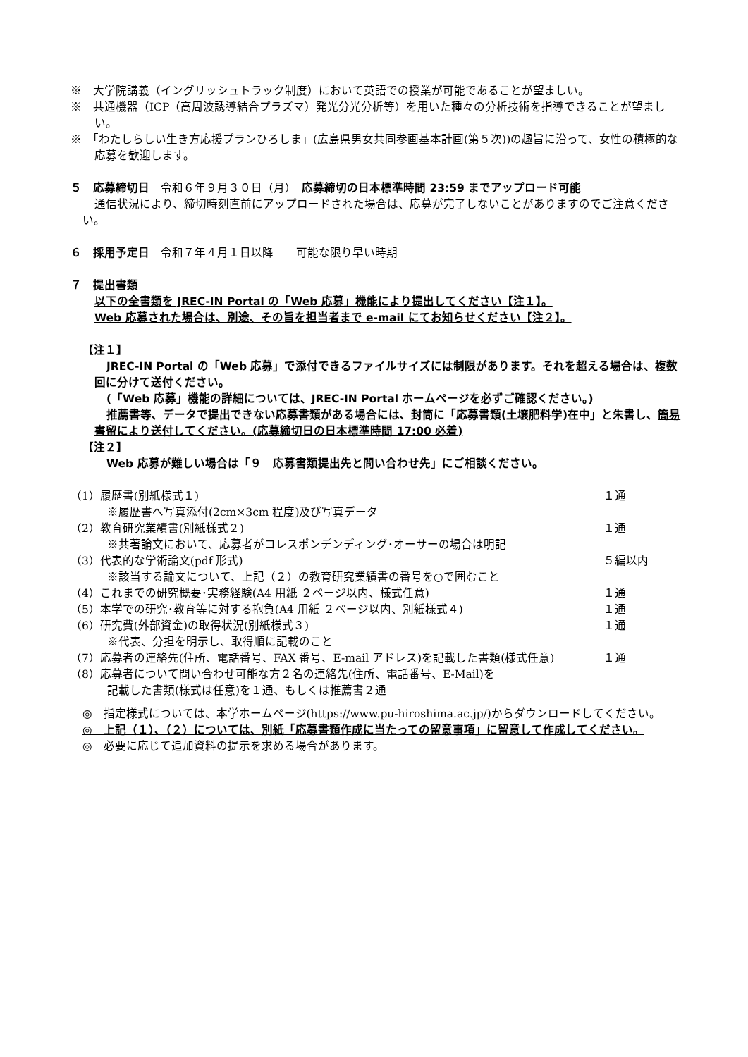※　大学院講義（イングリッシュトラック制度）において英語での授業が可能であることが望ましい。
※　共通機器（ICP（高周波誘導結合プラズマ）発光分光分析等）を用いた種々の分析技術を指導できることが望ましい。
※　「わたしらしい生き方応援プランひろしま」(広島県男女共同参画基本計画(第５次))の趣旨に沿って、女性の積極的な応募を歓迎します。
５　応募締切日　令和６年９月３０日（月）　応募締切の日本標準時間 23:59 までアップロード可能
通信状況により、締切時刻直前にアップロードされた場合は、応募が完了しないことがありますのでご注意ください。
６　採用予定日　令和７年４月１日以降　　可能な限り早い時期
７　提出書類
以下の全書類を JREC-IN Portal の「Web 応募」機能により提出してください【注１】。
Web 応募された場合は、別途、その旨を担当者まで e-mail にてお知らせください【注２】。
【注１】
JREC-IN Portal の「Web 応募」で添付できるファイルサイズには制限があります。それを超える場合は、複数回に分けて送付ください。
(「Web 応募」機能の詳細については、JREC-IN Portal ホームページを必ずご確認ください。)
推薦書等、データで提出できない応募書類がある場合には、封筒に「応募書類(土壌肥料学)在中」と朱書し、簡易書留により送付してください。(応募締切日の日本標準時間 17:00 必着)
【注２】
Web 応募が難しい場合は「９　応募書類提出先と問い合わせ先」にご相談ください。
（1）履歴書(別紙様式１) １通
※履歴書へ写真添付(2cm×3cm 程度)及び写真データ
（2）教育研究業績書(別紙様式２) １通
※共著論文において、応募者がコレスポンデンディング･オーサーの場合は明記
（3）代表的な学術論文(pdf 形式) ５編以内
※該当する論文について、上記（２）の教育研究業績書の番号を○で囲むこと
（4）これまでの研究概要･実務経験(A4 用紙 ２ページ以内、様式任意) １通
（5）本学での研究･教育等に対する抱負(A4 用紙 ２ページ以内、別紙様式４) １通
（6）研究費(外部資金)の取得状況(別紙様式３) １通
※代表、分担を明示し、取得順に記載のこと
（7）応募者の連絡先(住所、電話番号、FAX 番号、E-mail アドレス)を記載した書類(様式任意) １通
（8）応募者について問い合わせ可能な方２名の連絡先(住所、電話番号、E-Mail)を
記載した書類(様式は任意)を１通、もしくは推薦書２通
◎　指定様式については、本学ホームページ(https://www.pu-hiroshima.ac.jp/)からダウンロードしてください。
◎　上記（１）、（２）については、別紙「応募書類作成に当たっての留意事項」に留意して作成してください。
◎　必要に応じて追加資料の提示を求める場合があります。